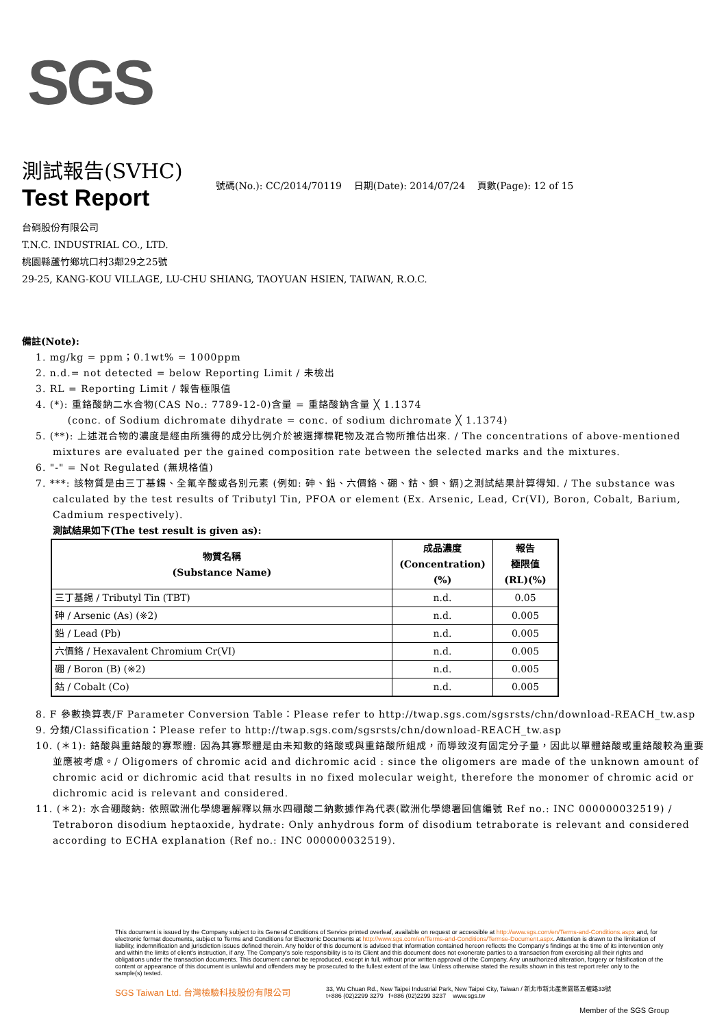SGS
測試報告(SVHC)
Test Report
號碼(No.): CC/2014/70119 日期(Date): 2014/07/24 頁數(Page): 12 of 15
台硝股份有限公司
T.N.C. INDUSTRIAL CO., LTD.
桃園縣蘆竹鄉坑口村3鄰29之25號
29-25, KANG-KOU VILLAGE, LU-CHU SHIANG, TAOYUAN HSIEN, TAIWAN, R.O.C.
備註(Note):
1. mg/kg = ppm；0.1wt% = 1000ppm
2. n.d.= not detected = below Reporting Limit / 未檢出
3. RL = Reporting Limit / 報告極限值
4. (*): 重鉻酸鈉二水合物(CAS No.: 7789-12-0)含量 = 重鉻酸鈉含量 ╳ 1.1374
(conc. of Sodium dichromate dihydrate = conc. of sodium dichromate ╳ 1.1374)
5. (**): 上述混合物的濃度是經由所獲得的成分比例介於被選擇標靶物及混合物所推估出來. / The concentrations of above-mentioned mixtures are evaluated per the gained composition rate between the selected marks and the mixtures.
6. "-" = Not Regulated (無規格值)
7. ***: 該物質是由三丁基錫、全氟辛酸或各別元素 (例如: 砷、鉛、六價鉻、硼、鈷、鋇、鎘)之測試結果計算得知. / The substance was calculated by the test results of Tributyl Tin, PFOA or element (Ex. Arsenic, Lead, Cr(VI), Boron, Cobalt, Barium, Cadmium respectively).
測試結果如下(The test result is given as):
| 物質名稱 (Substance Name) | 成品濃度 (Concentration) (%) | 報告 極限值 (RL)(%) |
| --- | --- | --- |
| 三丁基錫 / Tributyl Tin (TBT) | n.d. | 0.05 |
| 砷 / Arsenic (As) (※2) | n.d. | 0.005 |
| 鉛 / Lead (Pb) | n.d. | 0.005 |
| 六價鉻 / Hexavalent Chromium Cr(VI) | n.d. | 0.005 |
| 硼 / Boron (B) (※2) | n.d. | 0.005 |
| 鈷 / Cobalt (Co) | n.d. | 0.005 |
8. F 參數換算表/F Parameter Conversion Table：Please refer to http://twap.sgs.com/sgsrsts/chn/download-REACH_tw.asp
9. 分類/Classification：Please refer to http://twap.sgs.com/sgsrsts/chn/download-REACH_tw.asp
10. (＊1): 鉻酸與重鉻酸的寡聚體: 因為其寡聚體是由未知數的鉻酸或與重鉻酸所組成，而導致沒有固定分子量，因此以單體鉻酸或重鉻酸較為重要並應被考慮。/ Oligomers of chromic acid and dichromic acid : since the oligomers are made of the unknown amount of chromic acid or dichromic acid that results in no fixed molecular weight, therefore the monomer of chromic acid or dichromic acid is relevant and considered.
11. (＊2): 水合硼酸鈉: 依照歐洲化學總署解釋以無水四硼酸二鈉數據作為代表(歐洲化學總署回信編號 Ref no.: INC 000000032519) / Tetraboron disodium heptaoxide, hydrate: Only anhydrous form of disodium tetraborate is relevant and considered according to ECHA explanation (Ref no.: INC 000000032519).
This document is issued by the Company subject to its General Conditions of Service printed overleaf, available on request or accessible at http://www.sgs.com/en/Terms-and-Conditions.aspx and, for electronic format documents, subject to Terms and Conditions for Electronic Documents at http://www.sgs.com/en/Terms-and-Conditions/Termse-Document.aspx. Attention is drawn to the limitation of liability, indemnification and jurisdiction issues defined therein. Any holder of this document is advised that information contained hereon reflects the Company's findings at the time of its intervention only and within the limits of client's instruction, if any. The Company's sole responsibility is to its Client and this document does not exonerate parties to a transaction from exercising all their rights and obligations under the transaction documents. This document cannot be reproduced, except in full, without prior written approval of the Company. Any unauthorized alteration, forgery or falsification of the content or appearance of this document is unlawful and offenders may be prosecuted to the fullest extent of the law. Unless otherwise stated the results shown in this test report refer only to the sample(s) tested.
SGS Taiwan Ltd. 台灣檢驗科技股份有限公司
33, Wu Chuan Rd., New Taipei Industrial Park, New Taipei City, Taiwan / 新北市新北產業園區五權路33號
t+886 (02)2299 3279 f+886 (02)2299 3237 www.sgs.tw
Member of the SGS Group